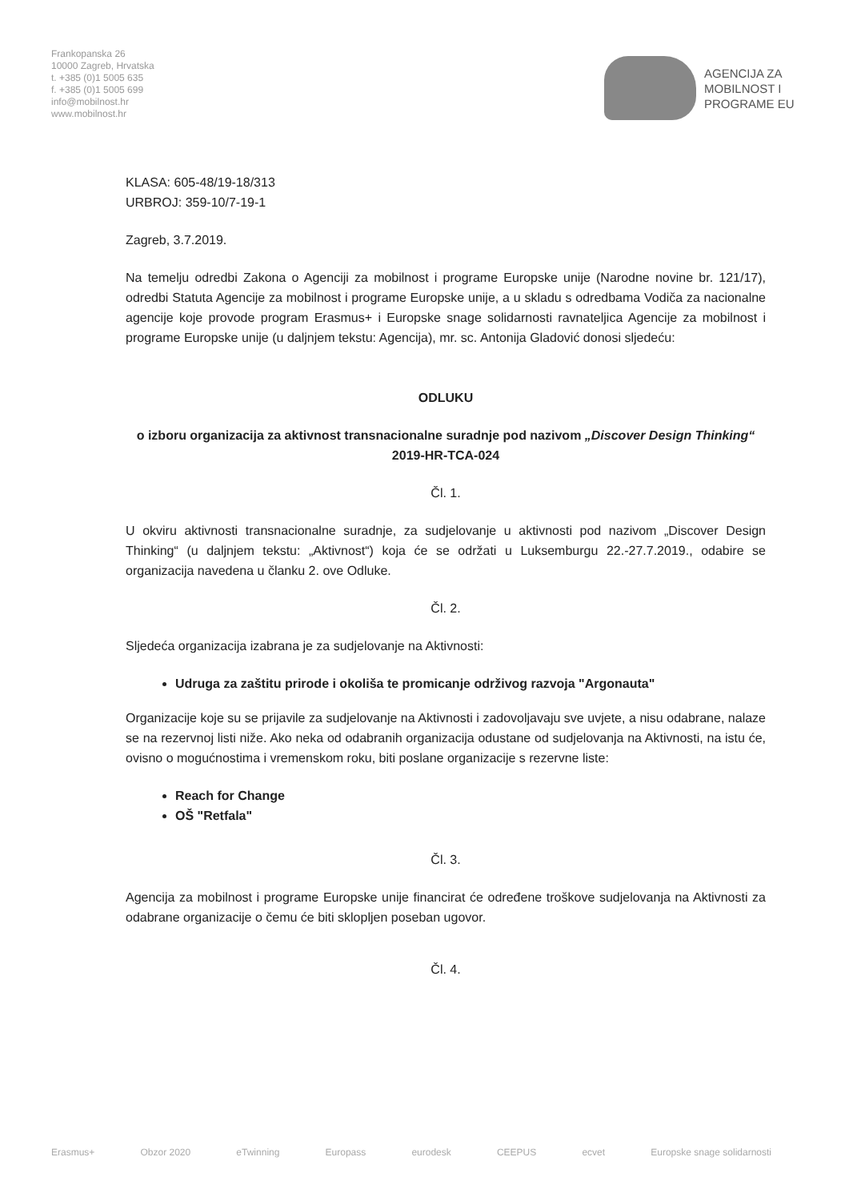Frankopanska 26
10000 Zagreb, Hrvatska
t. +385 (0)1 5005 635
f. +385 (0)1 5005 699
info@mobilnost.hr
www.mobilnost.hr
AGENCIJA ZA
MOBILNOST I
PROGRAME EU
KLASA: 605-48/19-18/313
URBROJ: 359-10/7-19-1
Zagreb, 3.7.2019.
Na temelju odredbi Zakona o Agenciji za mobilnost i programe Europske unije (Narodne novine br. 121/17), odredbi Statuta Agencije za mobilnost i programe Europske unije, a u skladu s odredbama Vodiča za nacionalne agencije koje provode program Erasmus+ i Europske snage solidarnosti ravnateljica Agencije za mobilnost i programe Europske unije (u daljnjem tekstu: Agencija), mr. sc. Antonija Gladović donosi sljedeću:
ODLUKU
o izboru organizacija za aktivnost transnacionalne suradnje pod nazivom „Discover Design Thinking“
2019-HR-TCA-024
Čl. 1.
U okviru aktivnosti transnacionalne suradnje, za sudjelovanje u aktivnosti pod nazivom „Discover Design Thinking“ (u daljnjem tekstu: „Aktivnost“) koja će se održati u Luksemburgu 22.-27.7.2019., odabire se organizacija navedena u članku 2. ove Odluke.
Čl. 2.
Sljedeća organizacija izabrana je za sudjelovanje na Aktivnosti:
Udruga za zaštitu prirode i okoliša te promicanje održivog razvoja "Argonauta"
Organizacije koje su se prijavile za sudjelovanje na Aktivnosti i zadovoljavaju sve uvjete, a nisu odabrane, nalaze se na rezervnoj listi niže. Ako neka od odabranih organizacija odustane od sudjelovanja na Aktivnosti, na istu će, ovisno o mogućnostima i vremenskom roku, biti poslane organizacije s rezervne liste:
Reach for Change
OŠ "Retfala"
Čl. 3.
Agencija za mobilnost i programe Europske unije financirat će određene troškove sudjelovanja na Aktivnosti za odabrane organizacije o čemu će biti sklopljen poseban ugovor.
Čl. 4.
Erasmus+ Obzor 2020 eTwinning Europass eurodesk CEEPUS ecvet Europske snage solidarnosti